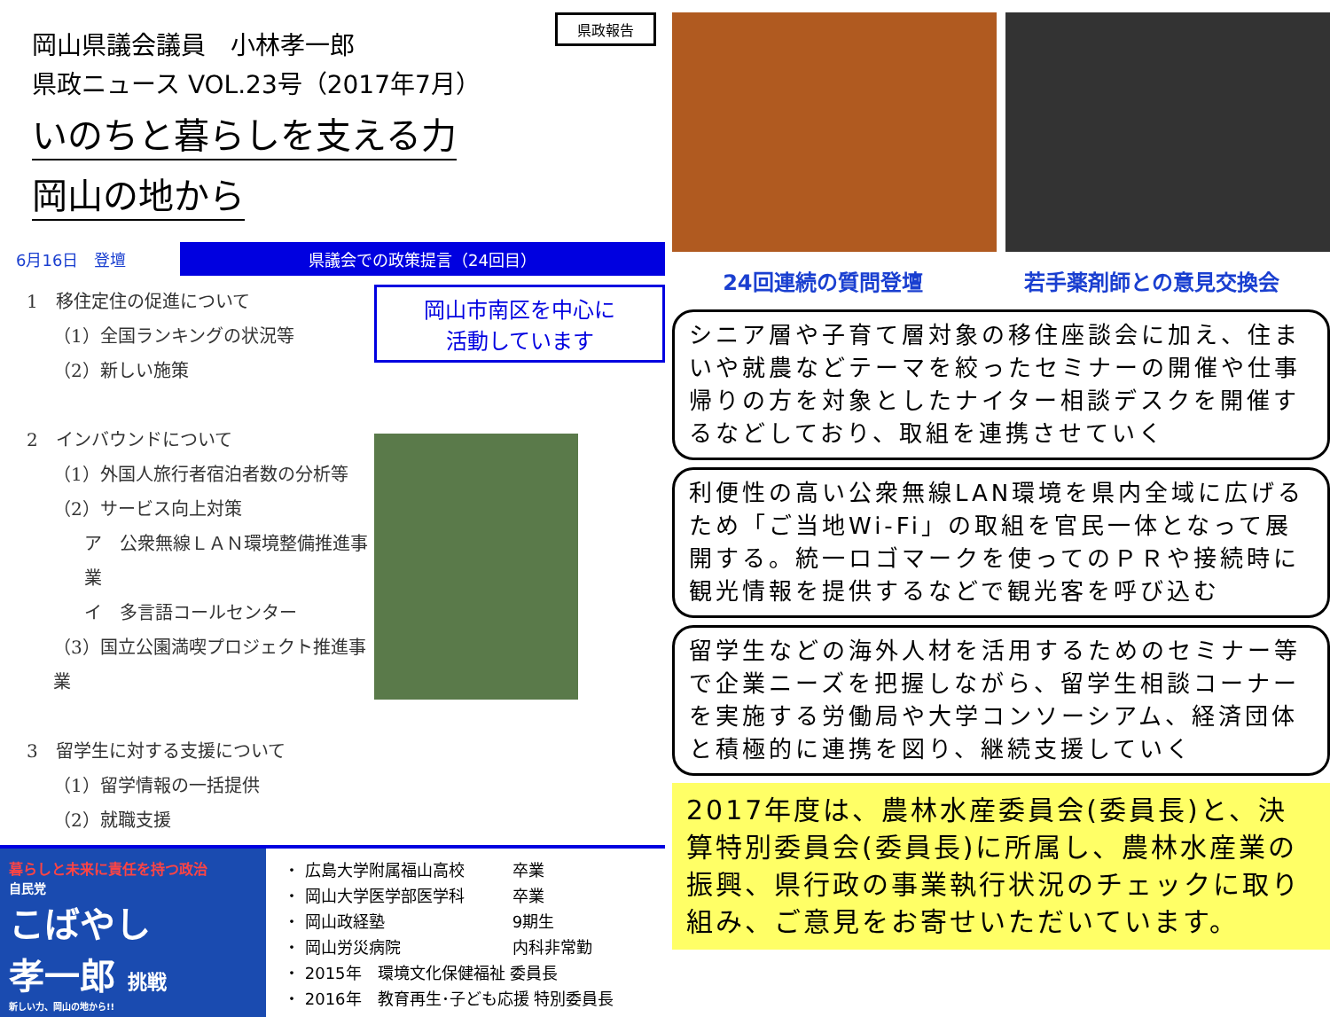県政報告
岡山県議会議員　小林孝一郎
県政ニュース VOL.23号（2017年7月）
いのちと暮らしを支える力
岡山の地から
6月16日　登壇
県議会での政策提言（24回目）
1　移住定住の促進について
（1）全国ランキングの状況等
（2）新しい施策
2　インバウンドについて
（1）外国人旅行者宿泊者数の分析等
（2）サービス向上対策
ア　公衆無線ＬＡＮ環境整備推進事業
イ　多言語コールセンター
（3）国立公園満喫プロジェクト推進事業
3　留学生に対する支援について
（1）留学情報の一括提供
（2）就職支援
岡山市南区を中心に
活動しています
暮らしと未来に責任を持つ政治
自民党
こばやし
孝一郎 挑戦
新しい力、岡山の地から!!
・ 広島大学附属福山高校　　　卒業
・ 岡山大学医学部医学科　　　卒業
・ 岡山政経塾　　　　　　　　9期生
・ 岡山労災病院　　　　　　　内科非常勤
・ 2015年　環境文化保健福祉 委員長
・ 2016年　教育再生･子ども応援 特別委員長
24回連続の質問登壇 若手薬剤師との意見交換会
シニア層や子育て層対象の移住座談会に加え、住まいや就農などテーマを絞ったセミナーの開催や仕事帰りの方を対象としたナイター相談デスクを開催するなどしており、取組を連携させていく
利便性の高い公衆無線LAN環境を県内全域に広げるため「ご当地Wi-Fi」の取組を官民一体となって展開する。統一ロゴマークを使ってのＰＲや接続時に観光情報を提供するなどで観光客を呼び込む
留学生などの海外人材を活用するためのセミナー等で企業ニーズを把握しながら、留学生相談コーナーを実施する労働局や大学コンソーシアム、経済団体と積極的に連携を図り、継続支援していく
2017年度は、農林水産委員会(委員長)と、決算特別委員会(委員長)に所属し、農林水産業の振興、県行政の事業執行状況のチェックに取り組み、ご意見をお寄せいただいています。